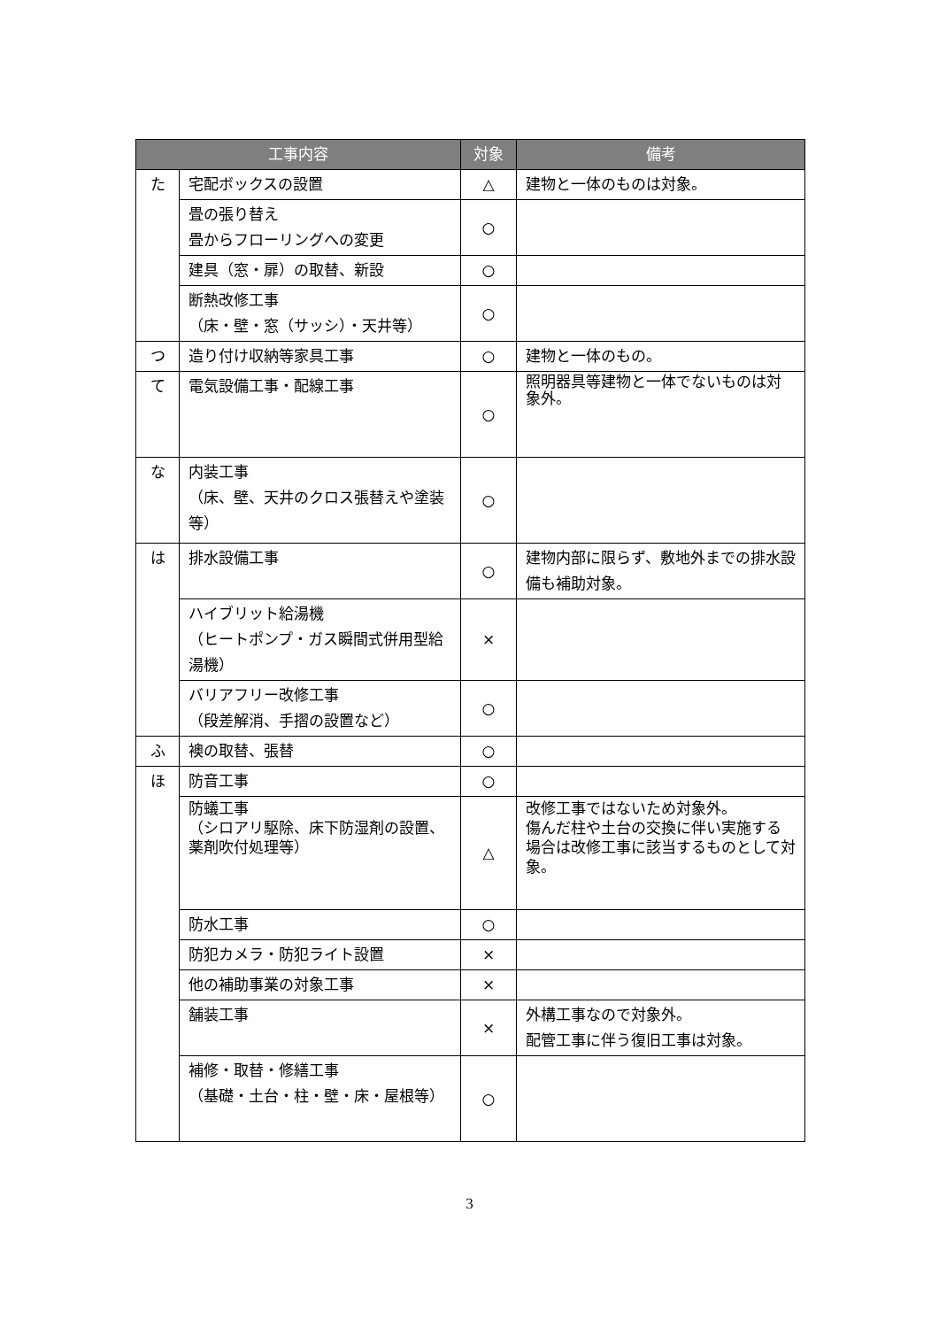| 工事内容 | | 対象 | 備考 |
| --- | --- | --- | --- |
| た | 宅配ボックスの設置 | △ | 建物と一体のものは対象。 |
| | 畳の張り替え 畳からフローリングへの変更 | ○ | |
| | 建具（窓・扉）の取替、新設 | ○ | |
| | 断熱改修工事 （床・壁・窓（サッシ）・天井等） | ○ | |
| つ | 造り付け収納等家具工事 | ○ | 建物と一体のもの。 |
| て | 電気設備工事・配線工事 | ○ | 照明器具等建物と一体でないものは対象外。 |
| な | 内装工事 （床、壁、天井のクロス張替えや塗装等） | ○ | |
| は | 排水設備工事 | ○ | 建物内部に限らず、敷地外までの排水設備も補助対象。 |
| | ハイブリット給湯機 （ヒートポンプ・ガス瞬間式併用型給湯機） | × | |
| | バリアフリー改修工事 （段差解消、手摺の設置など） | ○ | |
| ふ | 襖の取替、張替 | ○ | |
| ほ | 防音工事 | ○ | |
| | 防蟻工事 （シロアリ駆除、床下防湿剤の設置、薬剤吹付処理等） | △ | 改修工事ではないため対象外。 傷んだ柱や土台の交換に伴い実施する場合は改修工事に該当するものとして対象。 |
| | 防水工事 | ○ | |
| | 防犯カメラ・防犯ライト設置 | × | |
| | 他の補助事業の対象工事 | × | |
| | 舗装工事 | × | 外構工事なので対象外。 配管工事に伴う復旧工事は対象。 |
| | 補修・取替・修繕工事 （基礎・土台・柱・壁・床・屋根等） | ○ | |
3